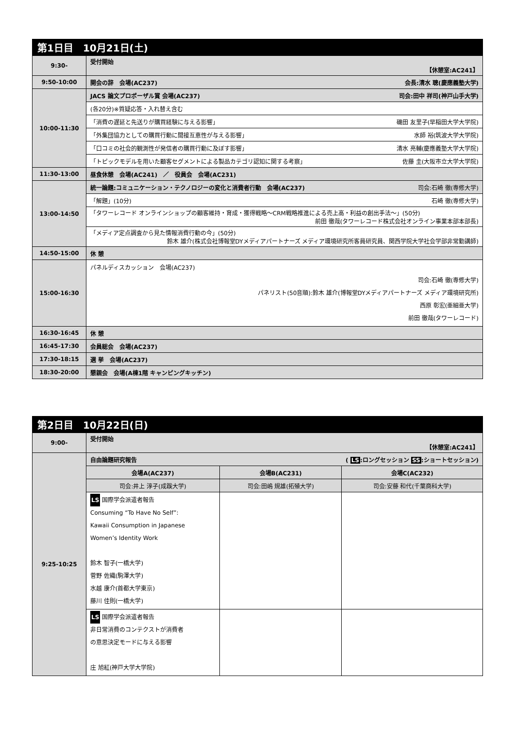| 第1日目 10月21日(土) | |
| --- | --- |
| 9:30- | 受付開始 【休憩室:AC241】 |
| 9:50-10:00 | 開会の辞 会場(AC237) 会長:清水 聰(慶應義塾大学) |
| 10:00-11:30 | JACS 論文プロポーザル賞 会場(AC237) 司会:田中 祥司(神戸山手大学) |
| | (各20分)※質疑応答・入れ替え含む |
| | 「消費の遅延と先送りが購買経験に与える影響」 磯田 友里子(早稲田大学大学院) |
| | 「外集団協力としての購買行動に間接互恵性が与える影響」 水師 裕(筑波大学大学院) |
| | 「口コミの社会的観測性が発信者の購買行動に及ぼす影響」 清水 亮輔(慶應義塾大学大学院) |
| | 「トピックモデルを用いた顧客セグメントによる製品カテゴリ認知に関する考察」 佐藤 圭(大阪市立大学大学院) |
| 11:30-13:00 | 昼食休憩 会場(AC241) ／ 役員会 会場(AC231) |
| 13:00-14:50 | 統一論題:コミュニケーション・テクノロジーの変化と消費者行動 会場(AC237) 司会:石崎 徹(専修大学) |
| | 「解題」(10分) 石崎 徹(専修大学) |
| | 「タワーレコード オンラインショップの顧客維持・育成・獲得戦略～CRM戦略推進による売上高・利益の創出手法～」(50分) 前田 徹哉(タワーレコード株式会社オンライン事業本部本部長) |
| | 「メディア定点調査から見た情報消費行動の今」(50分) 鈴木 雄介(株式会社博報堂DYメディアパートナーズ メディア環境研究所客員研究員、関西学院大学社会学部非常勤講師) |
| 14:50-15:00 | 休 憩 |
| 15:00-16:30 | パネルディスカッション 会場(AC237) 司会:石崎 徹(専修大学) パネリスト(50音順):鈴木 雄介(博報堂DYメディアパートナーズ メディア環境研究所) 西原 彰宏(亜細亜大学) 前田 徹哉(タワーレコード) |
| 16:30-16:45 | 休 憩 |
| 16:45-17:30 | 会員総会 会場(AC237) |
| 17:30-18:15 | 選 挙 会場(AC237) |
| 18:30-20:00 | 懇親会 会場(A棟1階 キャンピングキッチン) |
| 第2日目 10月22日(日) | | | |
| --- | --- | --- | --- |
| 9:00- | 受付開始 【休憩室:AC241】 | | |
| 9:25-10:25 | 自由論題研究報告 ( LS :ロングセッション SS :ショートセッション) | | |
| | 会場A(AC237) | 会場B(AC231) | 会場C(AC232) |
| | 司会:井上 淳子(成蹊大学) | 司会:田嶋 規雄(拓殖大学) | 司会:安藤 和代(千葉商科大学) |
| | LS 国際学会派遣者報告 Consuming “To Have No Self”: Kawaii Consumption in Japanese Women’s Identity Work 鈴木 智子(一橋大学) 菅野 佐織(駒澤大学) 水越 康介(首都大学東京) 藤川 佳則(一橋大学) | | |
| | LS 国際学会派遣者報告 非日常消費のコンテクストが消費者 の意思決定モードに与える影響 庄 旭紅(神戸大学大学院) | | |